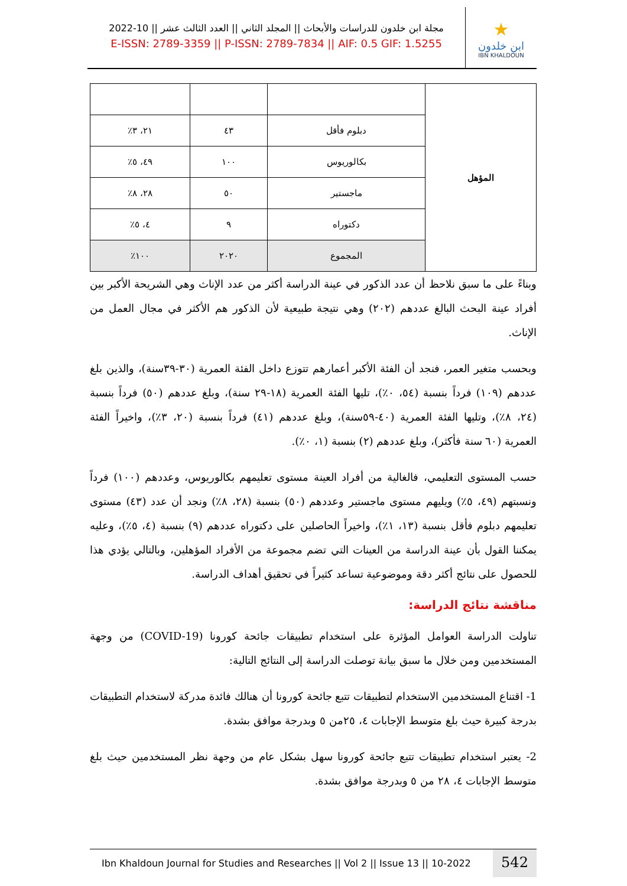★
ابن خلدون
IBN KHALDOUN
مجلة ابن خلدون للدراسات والأبحاث || المجلد الثاني || العدد الثالث عشر || 10-2022
E-ISSN: 2789-3359 || P-ISSN: 2789-7834 || AIF: 0.5 GIF: 1.5255
| المؤهل | | | |
| | دبلوم فأقل | ٤٣ | ٢١، ٣٪ |
| | بكالوريوس | ١٠٠ | ٤٩، ٥٪ |
| | ماجستير | ٥٠ | ٢٨، ٨٪ |
| | دكتوراه | ٩ | ٤، ٥٪ |
| | المجموع | ٢٠٢٠ | ١٠٠٪ |
وبناءً على ما سبق نلاحظ أن عدد الذكور في عينة الدراسة أكثر من عدد الإناث وهي الشريحة الأكبر بين أفراد عينة البحث البالغ عددهم (٢٠٢) وهي نتيجة طبيعية لأن الذكور هم الأكثر في مجال العمل من الإناث.
وبحسب متغير العمر، فنجد أن الفئة الأكبر أعمارهم تتوزع داخل الفئة العمرية (٣٠-٣٩سنة)، والذين بلغ عددهم (١٠٩) فرداً بنسبة (٥٤، ٠٪)، تليها الفئة العمرية (١٨-٢٩ سنة)، وبلغ عددهم (٥٠) فرداً بنسبة (٢٤، ٨٪)، وتليها الفئة العمرية (٤٠-٥٩سنة)، وبلغ عددهم (٤١) فرداً بنسبة (٢٠، ٣٪)، واخيراً الفئة العمرية (٦٠ سنة فأكثر)، وبلغ عددهم (٢) بنسبة (١، ٠٪).
حسب المستوى التعليمي، فالغالية من أفراد العينة مستوى تعليمهم بكالوريوس، وعددهم (١٠٠) فرداً ونسبتهم (٤٩، ٥٪) ويليهم مستوى ماجستير وعددهم (٥٠) بنسبة (٢٨، ٨٪) ونجد أن عدد (٤٣) مستوى تعليمهم دبلوم فأقل بنسبة (١٣، ١٪)، واخيراً الحاصلين على دكتوراه عددهم (٩) بنسبة (٤، ٥٪)، وعليه يمكننا القول بأن عينة الدراسة من العينات التي تضم مجموعة من الأفراد المؤهلين، وبالتالي يؤدي هذا للحصول على نتائج أكثر دقة وموضوعية تساعد كثيراً في تحقيق أهداف الدراسة.
مناقشة نتائج الدراسة:
تناولت الدراسة العوامل المؤثرة على استخدام تطبيقات جائحة كورونا (COVID-19) من وجهة المستخدمين ومن خلال ما سبق بيانة توصلت الدراسة إلى النتائج التالية:
1- اقتناع المستخدمين الاستخدام لتطبيقات تتبع جائحة كورونا أن هنالك فائدة مدركة لاستخدام التطبيقات بدرجة كبيرة حيث بلغ متوسط الإجابات ٤، ٢٥من ٥ وبدرجة موافق بشدة.
2- يعتبر استخدام تطبيقات تتبع جائحة كورونا سهل بشكل عام من وجهة نظر المستخدمين حيث بلغ متوسط الإجابات ٤، ٢٨ من ٥ وبدرجة موافق بشدة.
Ibn Khaldoun Journal for Studies and Researches || Vol 2 || Issue 13 || 10-2022
542